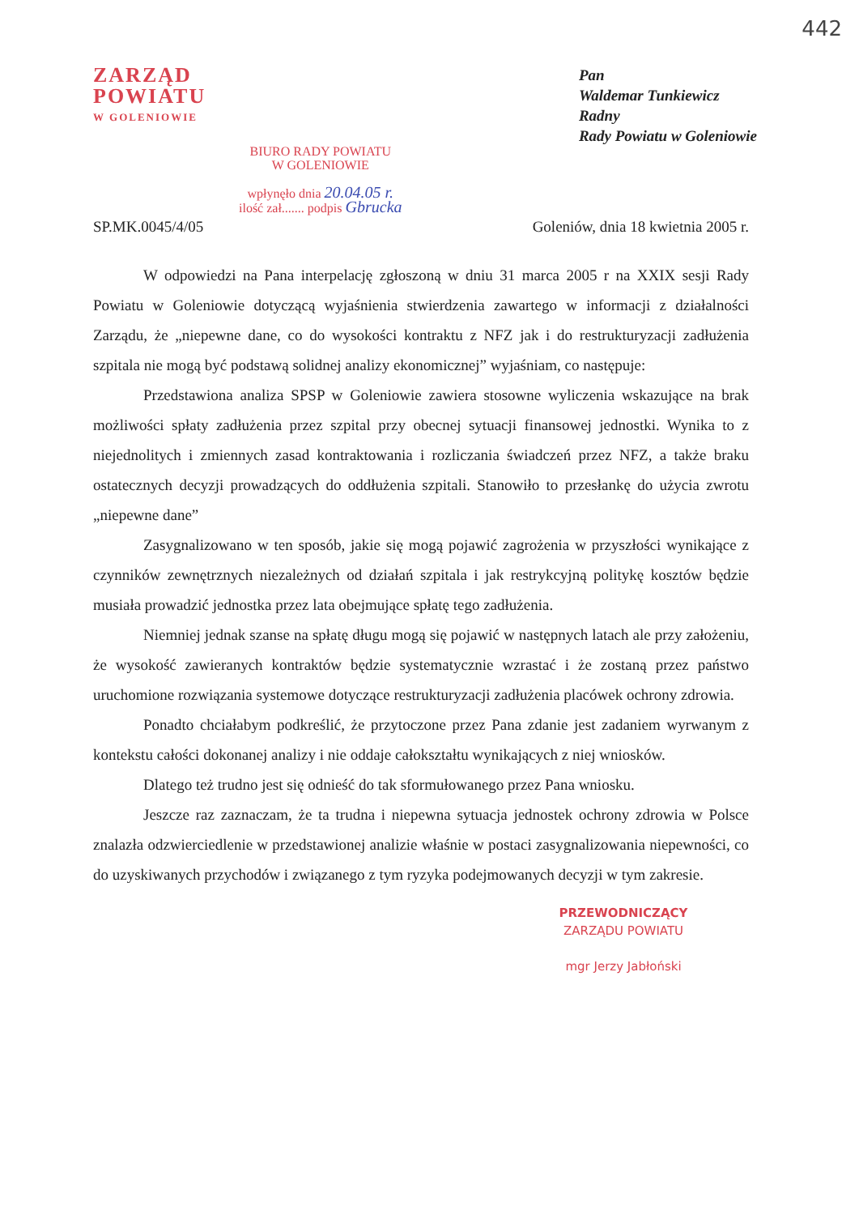442
ZARZĄD
POWIATU
W GOLENIOWIE
BIURO RADY POWIATU
W GOLENIOWIE
wpłynęło dnia 20.04.05 r.
ilość zał....... podpis Gbrucka
Pan
Waldemar Tunkiewicz
Radny
Rady Powiatu w Goleniowie
SP.MK.0045/4/05 Goleniów, dnia 18 kwietnia 2005 r.
W odpowiedzi na Pana interpelację zgłoszoną w dniu 31 marca 2005 r na XXIX sesji Rady Powiatu w Goleniowie dotyczącą wyjaśnienia stwierdzenia zawartego w informacji z działalności Zarządu, że „niepewne dane, co do wysokości kontraktu z NFZ jak i do restrukturyzacji zadłużenia szpitala nie mogą być podstawą solidnej analizy ekonomicznej” wyjaśniam, co następuje:
Przedstawiona analiza SPSP w Goleniowie zawiera stosowne wyliczenia wskazujące na brak możliwości spłaty zadłużenia przez szpital przy obecnej sytuacji finansowej jednostki. Wynika to z niejednolitych i zmiennych zasad kontraktowania i rozliczania świadczeń przez NFZ, a także braku ostatecznych decyzji prowadzących do oddłużenia szpitali. Stanowiło to przesłankę do użycia zwrotu „niepewne dane”
Zasygnalizowano w ten sposób, jakie się mogą pojawić zagrożenia w przyszłości wynikające z czynników zewnętrznych niezależnych od działań szpitala i jak restrykcyjną politykę kosztów będzie musiała prowadzić jednostka przez lata obejmujące spłatę tego zadłużenia.
Niemniej jednak szanse na spłatę długu mogą się pojawić w następnych latach ale przy założeniu, że wysokość zawieranych kontraktów będzie systematycznie wzrastać i że zostaną przez państwo uruchomione rozwiązania systemowe dotyczące restrukturyzacji zadłużenia placówek ochrony zdrowia.
Ponadto chciałabym podkreślić, że przytoczone przez Pana zdanie jest zadaniem wyrwanym z kontekstu całości dokonanej analizy i nie oddaje całokształtu wynikających z niej wniosków.
Dlatego też trudno jest się odnieść do tak sformułowanego przez Pana wniosku.
Jeszcze raz zaznaczam, że ta trudna i niepewna sytuacja jednostek ochrony zdrowia w Polsce znalazła odzwierciedlenie w przedstawionej analizie właśnie w postaci zasygnalizowania niepewności, co do uzyskiwanych przychodów i związanego z tym ryzyka podejmowanych decyzji w tym zakresie.
PRZEWODNICZĄCY
ZARZĄDU POWIATU
mgr Jerzy Jabłoński